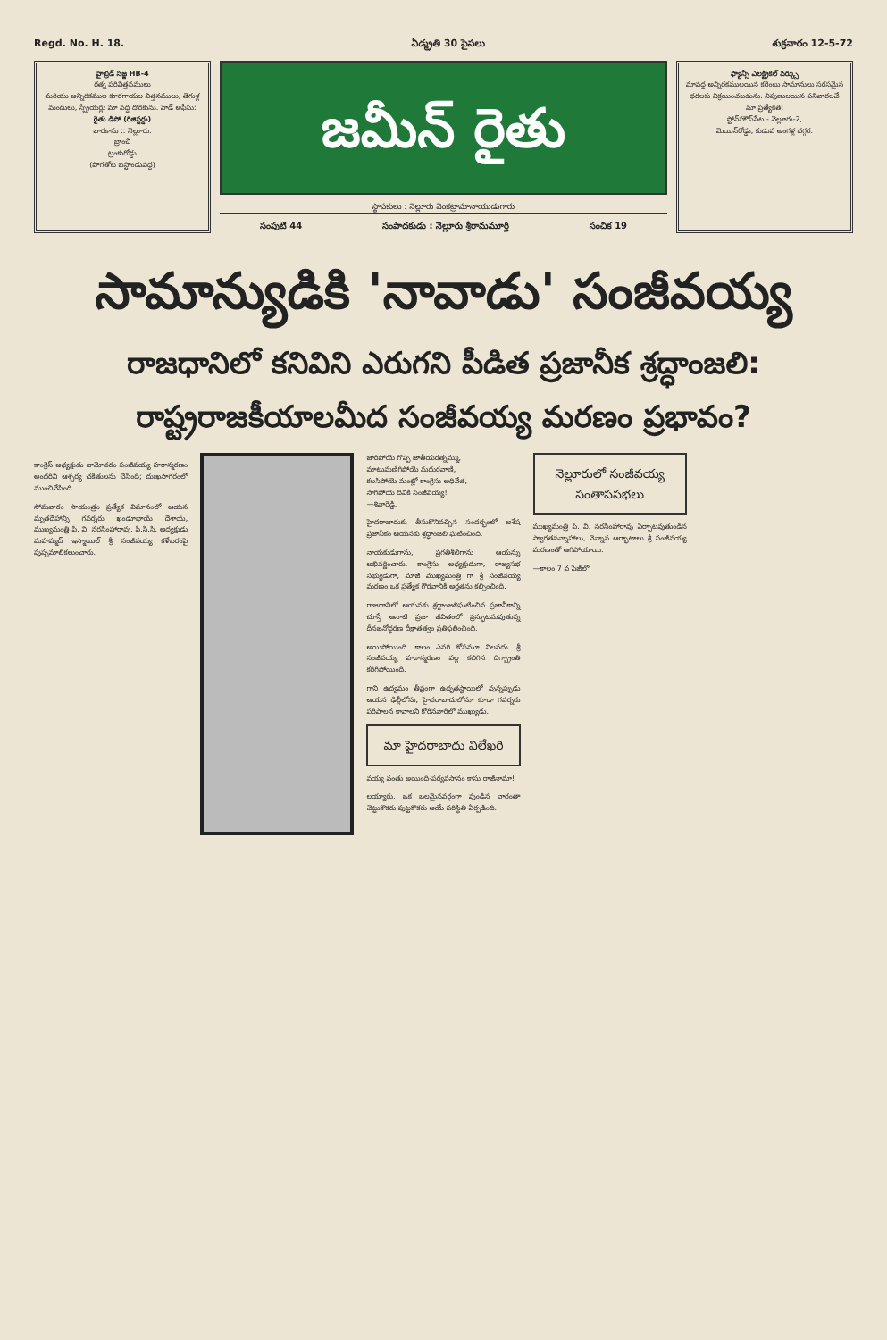Regd. No. H. 18. ఏడ్మ్రతి 30 పైసలు శుక్రవారం 12-5-72
హైబ్రిడ్ సజ్జ HB-4
రత్న పరివిత్తనములు
మరియు అన్నిరకముల కూరగాయల విత్తనములు, తెగుళ్ల మందులు, స్ప్రేయర్లు మా వద్ద దొరకును. హెడ్ ఆఫీసు:
రైతు డిపో (రిజిస్టర్డు)
బారకాసు :: నెల్లూరు.
బ్రాంచి
ట్రంకురోడ్డు
(పొగతోట బస్టాండువద్ద)
జమీన్ రైతు
స్థాపకులు : నెల్లూరు వెంకట్రామానాయుడుగారు
సంపుటి 44 సంపాదకుడు : నెల్లూరు శ్రీరామమూర్తి సంచిక 19
ఫ్యాన్సీ ఎలక్ట్రికల్ వర్క్సు
మావద్ద అన్నిరకములయిన కరెంటు సామానులు సరసమైన ధరలకు విక్రయించబడును. నిపుణులయిన పనివారలచే మా ప్రత్యేకత:
స్టోన్‌హౌస్‌పేట - నెల్లూరు-2,
మెయిన్‌రోడ్డు, కుడువ అంగళ్ల దగ్గర.
సామాన్యుడికి 'నావాడు' సంజీవయ్య
రాజధానిలో కనివిని ఎరుగని పీడిత ప్రజానీక శ్రద్ధాంజలి:
రాష్ట్రరాజకీయాలమీద సంజీవయ్య మరణం ప్రభావం?
కాంగ్రెస్ అధ్యక్షుడు దామోదరం సంజీవయ్య హఠాన్మరణం అందరినీ ఆశ్చర్య చకితులను చేసింది; దుఃఖసాగరంలో ముంచివేసింది.
సోమవారం సాయంత్రం ప్రత్యేక విమానంలో ఆయన మృతదేహాన్ని గవర్నరు ఖండూభాయ్ దేశాయ్, ముఖ్యమంత్రి పి. వి. నరసింహారావు, పి.సి.సి. అధ్యక్షుడు మహమ్మద్ ఇస్మాయిల్ శ్రీ సంజీవయ్య కళేబరంపై పుష్పమాలికలుంచారు.
జారిపోయె గొప్ప జాతీయరత్నమ్ము,
మాటుమణిగిపోయె మధురవాణి,
కలసిపోయె మంట్లో కాంగ్రెసు అధినేత,
సాగిపోయె దివికి సంజీవయ్య!
—శివారెడ్డి.
హైదరాబాదుకు తీసుకొనివచ్చిన సందర్భంలో అశేష ప్రజానీకం ఆయనకు శ్రద్ధాంజలి ఘటించింది.
నాయకుడుగాను, ప్రగతిశీలిగాను ఆయన్ను అభివర్ణించారు. కాంగ్రెసు అధ్యక్షుడుగా, రాజ్యసభ సభ్యుడుగా, మాజీ ముఖ్యమంత్రి గా శ్రీ సంజీవయ్య మరణం ఒక ప్రత్యేక గౌరవానికి అర్హతను కల్పించింది.
రాజధానిలో ఆయనకు శ్రద్ధాంజలిఘటించిన ప్రజానీకాన్ని చూస్తే ఆనాటి ప్రజా జీవితంలో ప్రస్ఫుటమవుతున్న దీనజనోద్ధరణ దీక్షాతత్వం ప్రతిఫలించింది.
అయిపోయింది. కాలం ఎవరి కోసమూ నిలవదు. శ్రీ సంజీవయ్య హఠాన్మరణం వల్ల కలిగిన దిగ్భ్రాంతి కరిగిపోయింది.
గాని ఉద్యమం తీవ్రంగా ఉధృతస్థాయిలో వున్నప్పుడు ఆయన ఢిల్లీలోను, హైదరాబాదులోనూ కూడా గవర్నరు పరిపాలన కావాలని కోరినవారిలో ముఖ్యుడు.
మా హైదరాబాదు విలేఖరి
వయ్య వంతు అయింది-పర్యవసానం కాసు రాజీనామా!
లయ్యారు. ఒక బలమైనవర్గంగా వుండిన వారంతా చెట్టుకొకరు పుట్టకొకరు అయే పరిస్థితి ఏర్పడింది.
నెల్లూరులో సంజీవయ్య సంతాపసభలు
ముఖ్యమంత్రి పి. వి. నరసింహారావు ఏర్పాటవుతుండిన స్వాగతసన్నాహాలు, నెన్నాన ఆర్భాటాలు శ్రీ సంజీవయ్య మరణంతో ఆగిపోయాయి.
—కాలం 7 వ పేజీలో